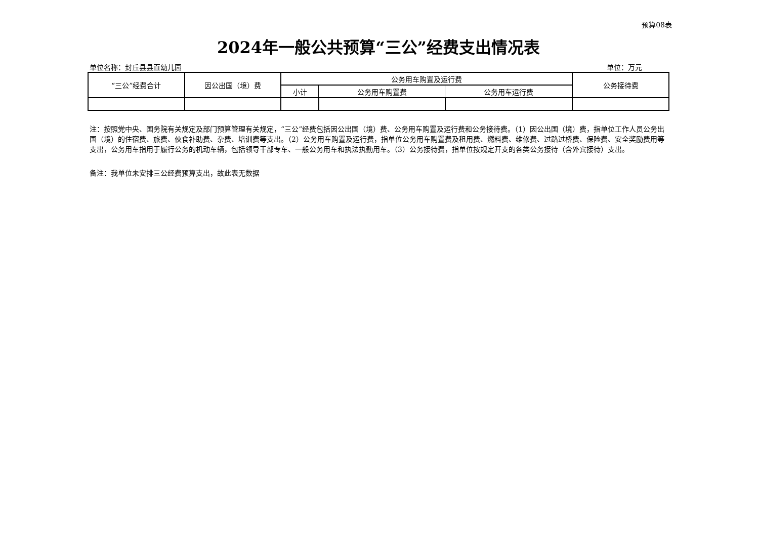预算08表
2024年一般公共预算“三公”经费支出情况表
单位名称：封丘县县直幼儿园 单位：万元
| “三公”经费合计 | 因公出国（境）费 | 公务用车购置及运行费 | | | 公务接待费 |
| --- | --- | --- | --- | --- | --- |
| | | 小计 | 公务用车购置费 | 公务用车运行费 | |
注：按照党中央、国务院有关规定及部门预算管理有关规定，“三公”经费包括因公出国（境）费、公务用车购置及运行费和公务接待费。（1）因公出国（境）费，指单位工作人员公务出国（境）的住宿费、旅费、伙食补助费、杂费、培训费等支出。（2）公务用车购置及运行费，指单位公务用车购置费及租用费、燃料费、维修费、过路过桥费、保险费、安全奖励费用等支出，公务用车指用于履行公务的机动车辆，包括领导干部专车、一般公务用车和执法执勤用车。（3）公务接待费，指单位按规定开支的各类公务接待（含外宾接待）支出。
备注：我单位未安排三公经费预算支出，故此表无数据